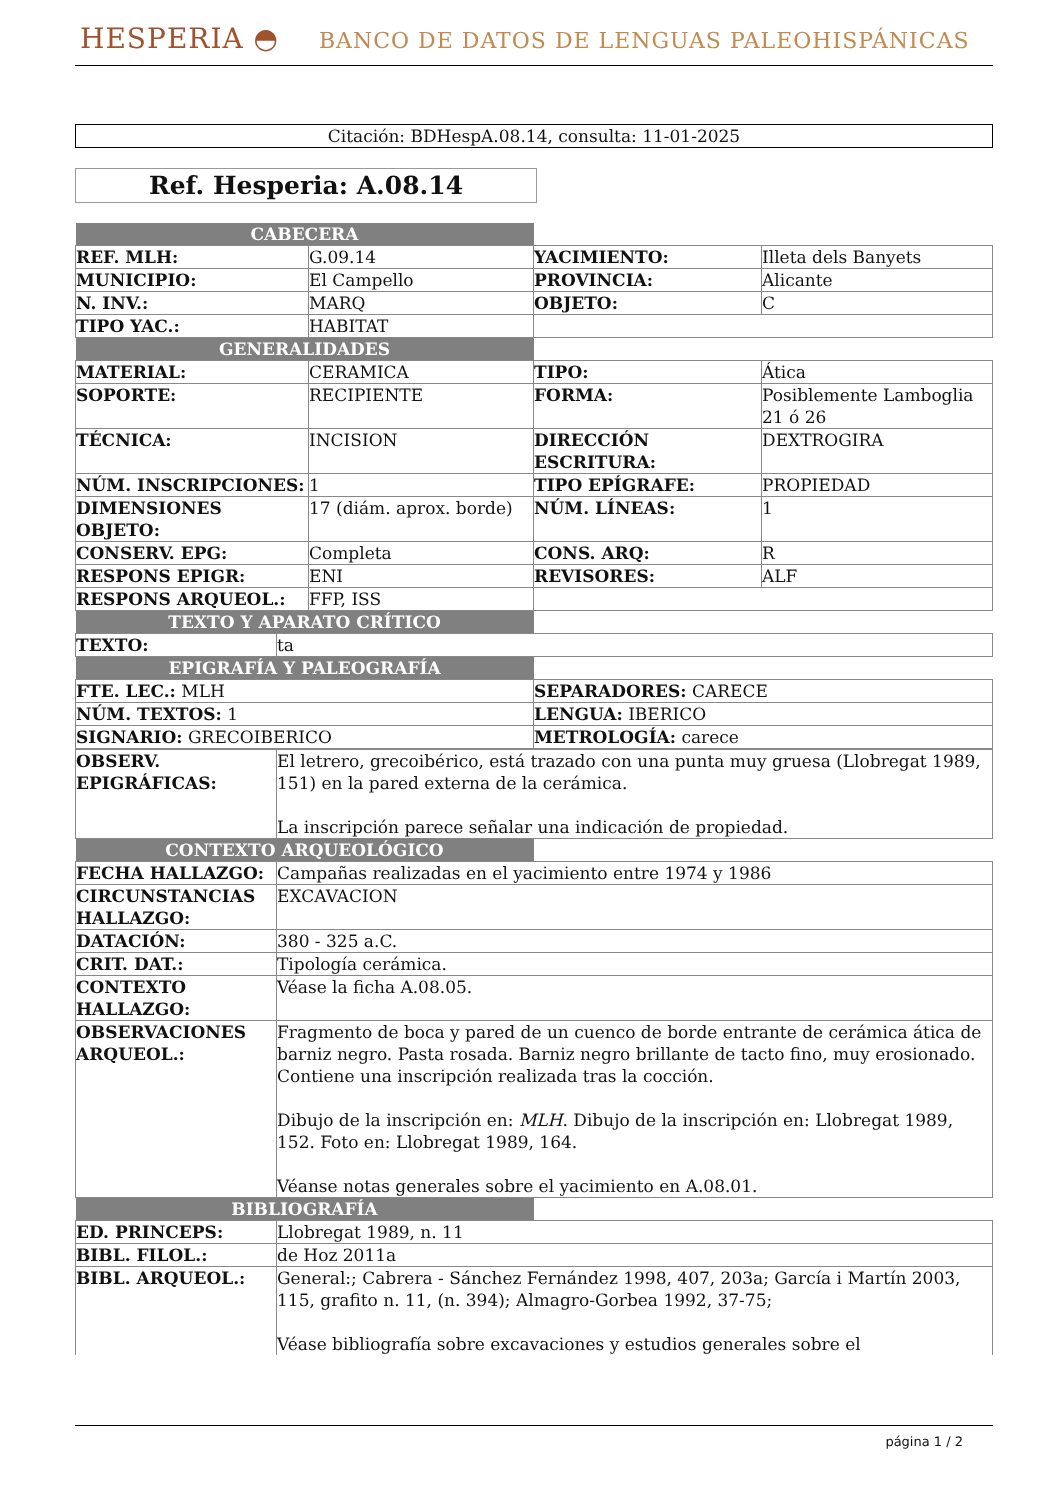HESPERIA ◓ BANCO DE DATOS DE LENGUAS PALEOHISPÁNICAS
Citación: BDHespA.08.14, consulta: 11-01-2025
Ref. Hesperia: A.08.14
| CABECERA | | | |
| REF. MLH: | G.09.14 | YACIMIENTO: | Illeta dels Banyets |
| MUNICIPIO: | El Campello | PROVINCIA: | Alicante |
| N. INV.: | MARQ | OBJETO: | C |
| TIPO YAC.: | HABITAT | | |
| GENERALIDADES | | | |
| MATERIAL: | CERAMICA | TIPO: | Ática |
| SOPORTE: | RECIPIENTE | FORMA: | Posiblemente Lamboglia 21 ó 26 |
| TÉCNICA: | INCISION | DIRECCIÓN ESCRITURA: | DEXTROGIRA |
| NÚM. INSCRIPCIONES: | 1 | TIPO EPÍGRAFE: | PROPIEDAD |
| DIMENSIONES OBJETO: | 17 (diám. aprox. borde) | NÚM. LÍNEAS: | 1 |
| CONSERV. EPG: | Completa | CONS. ARQ: | R |
| RESPONS EPIGR: | ENI | REVISORES: | ALF |
| RESPONS ARQUEOL.: | FFP, ISS | | |
| TEXTO Y APARATO CRÍTICO | | | |
| TEXTO: | ta |
| EPIGRAFÍA Y PALEOGRAFÍA | |
| FTE. LEC.: MLH | SEPARADORES: CARECE |
| NÚM. TEXTOS: 1 | LENGUA: IBERICO |
| SIGNARIO: GRECOIBERICO | METROLOGÍA: carece |
| OBSERV. EPIGRÁFICAS: | El letrero, grecoibérico, está trazado con una punta muy gruesa (Llobregat 1989, 151) en la pared externa de la cerámica. La inscripción parece señalar una indicación de propiedad. | |
| CONTEXTO ARQUEOLÓGICO | | |
| FECHA HALLAZGO: | Campañas realizadas en el yacimiento entre 1974 y 1986 | |
| CIRCUNSTANCIAS HALLAZGO: | EXCAVACION | |
| DATACIÓN: | 380 - 325 a.C. | |
| CRIT. DAT.: | Tipología cerámica. | |
| CONTEXTO HALLAZGO: | Véase la ficha A.08.05. | |
| OBSERVACIONES ARQUEOL.: | Fragmento de boca y pared de un cuenco de borde entrante de cerámica ática de barniz negro. Pasta rosada. Barniz negro brillante de tacto fino, muy erosionado. Contiene una inscripción realizada tras la cocción. Dibujo de la inscripción en: MLH . Dibujo de la inscripción en: Llobregat 1989, 152. Foto en: Llobregat 1989, 164. Véanse notas generales sobre el yacimiento en A.08.01. | |
| BIBLIOGRAFÍA | | |
| ED. PRINCEPS: | Llobregat 1989, n. 11 | |
| BIBL. FILOL.: | de Hoz 2011a | |
| BIBL. ARQUEOL.: | General:; Cabrera - Sánchez Fernández 1998, 407, 203a; García i Martín 2003, 115, grafito n. 11, (n. 394); Almagro-Gorbea 1992, 37-75; Véase bibliografía sobre excavaciones y estudios generales sobre el | |
página 1 / 2